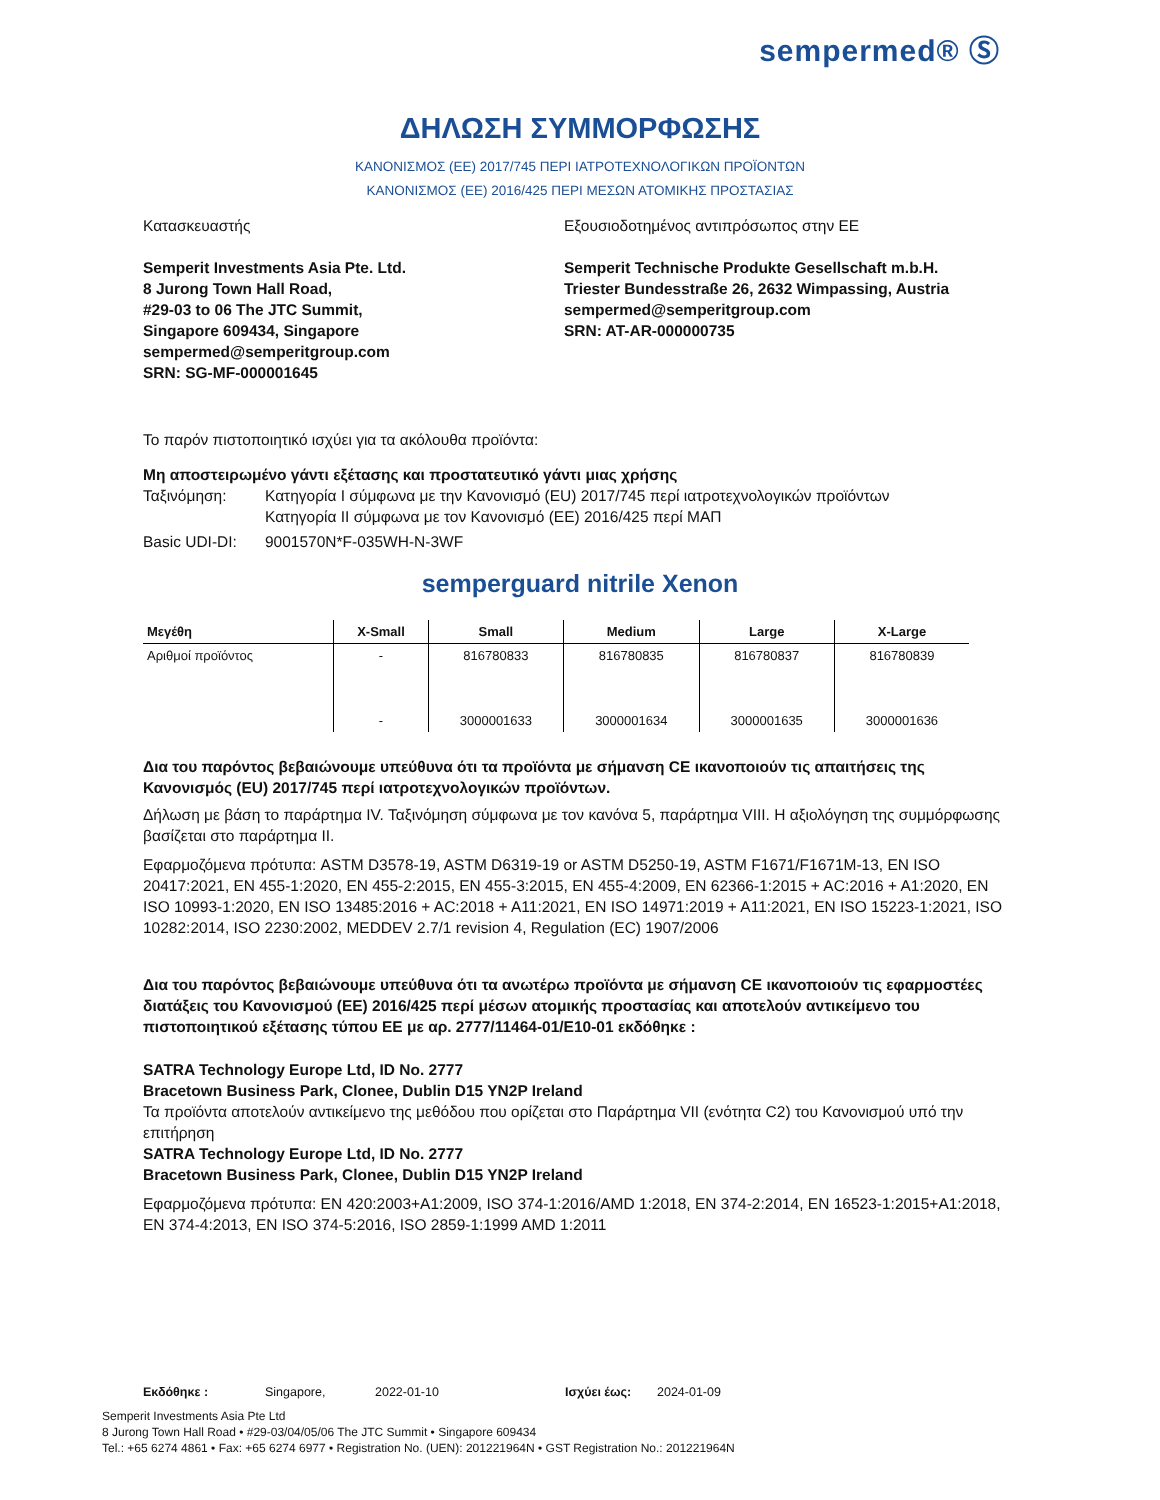sempermed® Ⓢ
ΔΗΛΩΣΗ ΣΥΜΜΟΡΦΩΣΗΣ
ΚΑΝΟΝΙΣΜΟΣ (ΕΕ) 2017/745 ΠΕΡΙ ΙΑΤΡΟΤΕΧΝΟΛΟΓΙΚΩΝ ΠΡΟΪΟΝΤΩΝ
ΚΑΝΟΝΙΣΜΟΣ (ΕΕ) 2016/425 ΠΕΡΙ ΜΕΣΩΝ ΑΤΟΜΙΚΗΣ ΠΡΟΣΤΑΣΙΑΣ
Κατασκευαστής
Semperit Investments Asia Pte. Ltd.
8 Jurong Town Hall Road,
#29-03 to 06 The JTC Summit,
Singapore 609434, Singapore
sempermed@semperitgroup.com
SRN: SG-MF-000001645
Εξουσιοδοτημένος αντιπρόσωπος στην ΕΕ
Semperit Technische Produkte Gesellschaft m.b.H.
Triester Bundesstraße 26, 2632 Wimpassing, Austria
sempermed@semperitgroup.com
SRN: AT-AR-000000735
Το παρόν πιστοποιητικό ισχύει για τα ακόλουθα προϊόντα:
Μη αποστειρωμένο γάντι εξέτασης και προστατευτικό γάντι μιας χρήσης
Ταξινόμηση: Κατηγορία I σύμφωνα με την Κανονισμό (EU) 2017/745 περί ιατροτεχνολογικών προϊόντων
Κατηγορία II σύμφωνα με τον Κανονισμό (ΕΕ) 2016/425 περί ΜΑΠ
Basic UDI-DI: 9001570N*F-035WH-N-3WF
semperguard nitrile Xenon
| Μεγέθη | X-Small | Small | Medium | Large | X-Large |
| --- | --- | --- | --- | --- | --- |
| Αριθμοί προϊόντος | - | 816780833 | 816780835 | 816780837 | 816780839 |
| | - | 3000001633 | 3000001634 | 3000001635 | 3000001636 |
Δια του παρόντος βεβαιώνουμε υπεύθυνα ότι τα προϊόντα με σήμανση CE ικανοποιούν τις απαιτήσεις της Κανονισμός (EU) 2017/745 περί ιατροτεχνολογικών προϊόντων.
Δήλωση με βάση το παράρτημα IV. Ταξινόμηση σύμφωνα με τον κανόνα 5, παράρτημα VIII. Η αξιολόγηση της συμμόρφωσης βασίζεται στο παράρτημα II.
Εφαρμοζόμενα πρότυπα: ASTM D3578-19, ASTM D6319-19 or ASTM D5250-19, ASTM F1671/F1671M-13, EN ISO 20417:2021, EN 455-1:2020, EN 455-2:2015, EN 455-3:2015, EN 455-4:2009, EN 62366-1:2015 + AC:2016 + A1:2020, EN ISO 10993-1:2020, EN ISO 13485:2016 + AC:2018 + A11:2021, EN ISO 14971:2019 + A11:2021, EN ISO 15223-1:2021, ISO 10282:2014, ISO 2230:2002, MEDDEV 2.7/1 revision 4, Regulation (EC) 1907/2006
Δια του παρόντος βεβαιώνουμε υπεύθυνα ότι τα ανωτέρω προϊόντα με σήμανση CE ικανοποιούν τις εφαρμοστέες διατάξεις του Κανονισμού (ΕΕ) 2016/425 περί μέσων ατομικής προστασίας και αποτελούν αντικείμενο του πιστοποιητικού εξέτασης τύπου ΕΕ με αρ. 2777/11464-01/E10-01 εκδόθηκε :
SATRA Technology Europe Ltd, ID No. 2777
Bracetown Business Park, Clonee, Dublin D15 YN2P Ireland
Τα προϊόντα αποτελούν αντικείμενο της μεθόδου που ορίζεται στο Παράρτημα VII (ενότητα C2) του Κανονισμού υπό την επιτήρηση
SATRA Technology Europe Ltd, ID No. 2777
Bracetown Business Park, Clonee, Dublin D15 YN2P Ireland
Εφαρμοζόμενα πρότυπα: EN 420:2003+A1:2009, ISO 374-1:2016/AMD 1:2018, EN 374-2:2014, EN 16523-1:2015+A1:2018, EN 374-4:2013, EN ISO 374-5:2016, ISO 2859-1:1999 AMD 1:2011
Εκδόθηκε : Singapore, 2022-01-10 Ισχύει έως: 2024-01-09
Semperit Investments Asia Pte Ltd
8 Jurong Town Hall Road • #29-03/04/05/06 The JTC Summit • Singapore 609434
Tel.: +65 6274 4861 • Fax: +65 6274 6977 • Registration No. (UEN): 201221964N • GST Registration No.: 201221964N